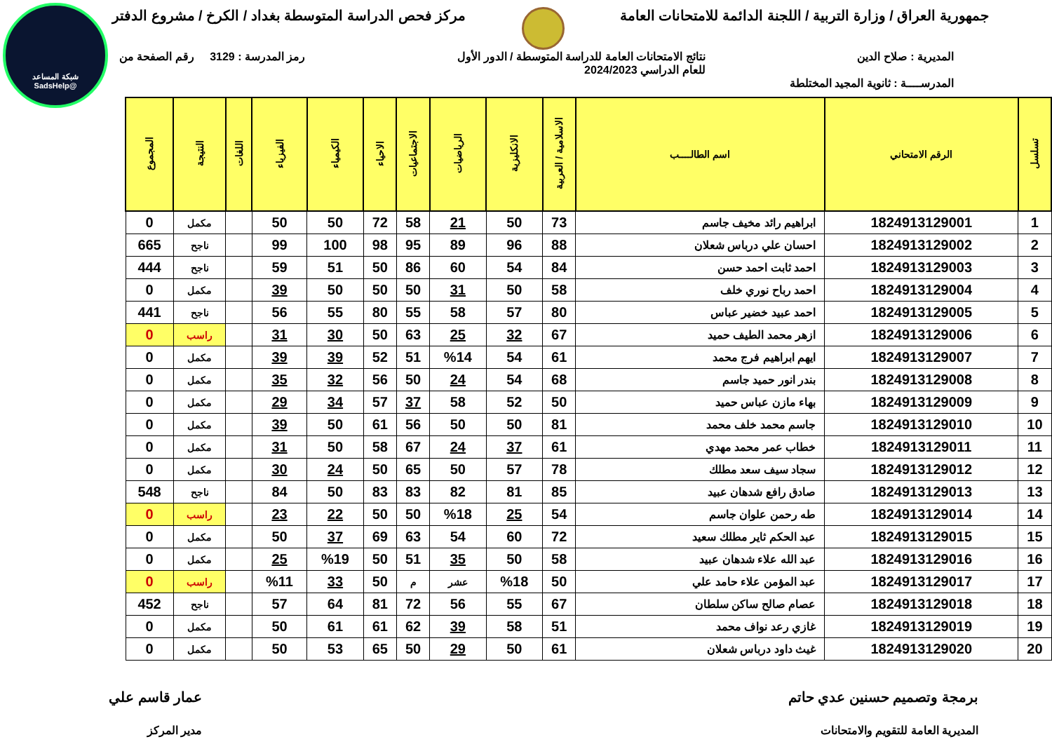شبكة المساعد
@SadsHelp
جمهورية العراق / وزارة التربية / اللجنة الدائمة للامتحانات العامة
مركز فحص الدراسة المتوسطة بغداد / الكرخ / مشروع الدفتر
المديرية : صلاح الدين نتائج الامتحانات العامة للدراسة المتوسطة / الدور الأول
للعام الدراسي 2024/2023 رمز المدرسة : 3129 رقم الصفحة من
المدرســــة : ثانوية المجيد المختلطة
| تسلسل | الرقم الامتحاني | اسم الطالــــب | الاسلامية / العربية | الانكليزية | الرياضيات | الاجتماعيات | الاحياء | الكيمياء | الفيزياء | اللغات | النتيجة | المجموع |
| --- | --- | --- | --- | --- | --- | --- | --- | --- | --- | --- | --- | --- |
| 1 | 1824913129001 | ابراهيم رائد مخيف جاسم | 73 | 50 | 21 | 58 | 72 | 50 | 50 | | مكمل | 0 |
| 2 | 1824913129002 | احسان علي درباس شعلان | 88 | 96 | 89 | 95 | 98 | 100 | 99 | | ناجح | 665 |
| 3 | 1824913129003 | احمد ثابت احمد حسن | 84 | 54 | 60 | 86 | 50 | 51 | 59 | | ناجح | 444 |
| 4 | 1824913129004 | احمد رباح نوري خلف | 58 | 50 | 31 | 50 | 50 | 50 | 39 | | مكمل | 0 |
| 5 | 1824913129005 | احمد عبيد خضير عباس | 80 | 57 | 58 | 55 | 80 | 55 | 56 | | ناجح | 441 |
| 6 | 1824913129006 | ازهر محمد الطيف حميد | 67 | 32 | 25 | 63 | 50 | 30 | 31 | | راسب | 0 |
| 7 | 1824913129007 | ايهم ابراهيم فرج محمد | 61 | 54 | %14 | 51 | 52 | 39 | 39 | | مكمل | 0 |
| 8 | 1824913129008 | بندر انور حميد جاسم | 68 | 54 | 24 | 50 | 56 | 32 | 35 | | مكمل | 0 |
| 9 | 1824913129009 | بهاء مازن عباس حميد | 50 | 52 | 58 | 37 | 57 | 34 | 29 | | مكمل | 0 |
| 10 | 1824913129010 | جاسم محمد خلف محمد | 81 | 50 | 50 | 56 | 61 | 50 | 39 | | مكمل | 0 |
| 11 | 1824913129011 | خطاب عمر محمد مهدي | 61 | 37 | 24 | 67 | 58 | 50 | 31 | | مكمل | 0 |
| 12 | 1824913129012 | سجاد سيف سعد مطلك | 78 | 57 | 50 | 65 | 50 | 24 | 30 | | مكمل | 0 |
| 13 | 1824913129013 | صادق رافع شدهان عبيد | 85 | 81 | 82 | 83 | 83 | 50 | 84 | | ناجح | 548 |
| 14 | 1824913129014 | طه رحمن علوان جاسم | 54 | 25 | %18 | 50 | 50 | 22 | 23 | | راسب | 0 |
| 15 | 1824913129015 | عبد الحكم ثاير مطلك سعيد | 72 | 60 | 54 | 63 | 69 | 37 | 50 | | مكمل | 0 |
| 16 | 1824913129016 | عبد الله علاء شدهان عبيد | 58 | 50 | 35 | 51 | 50 | %19 | 25 | | مكمل | 0 |
| 17 | 1824913129017 | عبد المؤمن علاء حامد علي | 50 | %18 | عشر | م | 50 | 33 | %11 | | راسب | 0 |
| 18 | 1824913129018 | عصام صالح ساكن سلطان | 67 | 55 | 56 | 72 | 81 | 64 | 57 | | ناجح | 452 |
| 19 | 1824913129019 | غازي رعد نواف محمد | 51 | 58 | 39 | 62 | 61 | 61 | 50 | | مكمل | 0 |
| 20 | 1824913129020 | غيث داود درباس شعلان | 61 | 50 | 29 | 50 | 65 | 53 | 50 | | مكمل | 0 |
برمجة وتصميم حسنين عدي حاتم
المديرية العامة للتقويم والامتحانات
عمار قاسم علي
مدير المركز